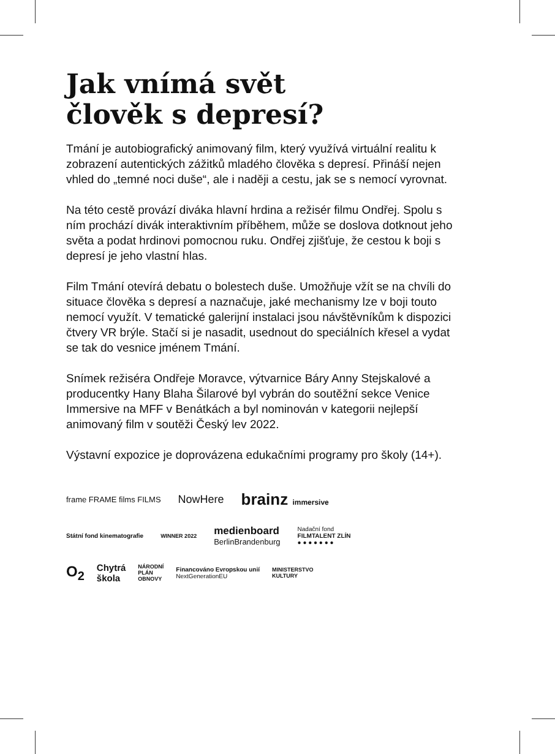Jak vnímá svět
člověk s depresí?
Tmání je autobiografický animovaný film, který využívá virtuální realitu k zobrazení autentických zážitků mladého člověka s depresí. Přináší nejen vhled do „temné noci duše“, ale i naději a cestu, jak se s nemocí vyrovnat.
Na této cestě provází diváka hlavní hrdina a režisér filmu Ondřej. Spolu s ním prochází divák interaktivním příběhem, může se doslova dotknout jeho světa a podat hrdinovi pomocnou ruku. Ondřej zjišťuje, že cestou k boji s depresí je jeho vlastní hlas.
Film Tmání otevírá debatu o bolestech duše. Umožňuje vžít se na chvíli do situace člověka s depresí a naznačuje, jaké mechanismy lze v boji touto nemocí využít. V tematické galerijní instalaci jsou návštěvníkům k dispozici čtvery VR brýle. Stačí si je nasadit, usednout do speciálních křesel a vydat se tak do vesnice jménem Tmání.
Snímek režiséra Ondřeje Moravce, výtvarnice Báry Anny Stejskalové a producentky Hany Blaha Šilarové byl vybrán do soutěžní sekce Venice Immersive na MFF v Benátkách a byl nominován v kategorii nejlepší animovaný film v soutěži Český lev 2022.
Výstavní expozice je doprovázena edukačními programy pro školy (14+).
frame FRAME films FILMS NowHere brainz immersive
Státní fond kinematografie WINNER 2022 medienboard
BerlinBrandenburg Nadační fond
FILMTALENT ZLÍN
● ● ● ● ● ● ●
O<sub>2</sub> Chytrá
škola NÁRODNÍ
PLÁN
OBNOVY Financováno Evropskou unií
NextGenerationEU MINISTERSTVO
KULTURY